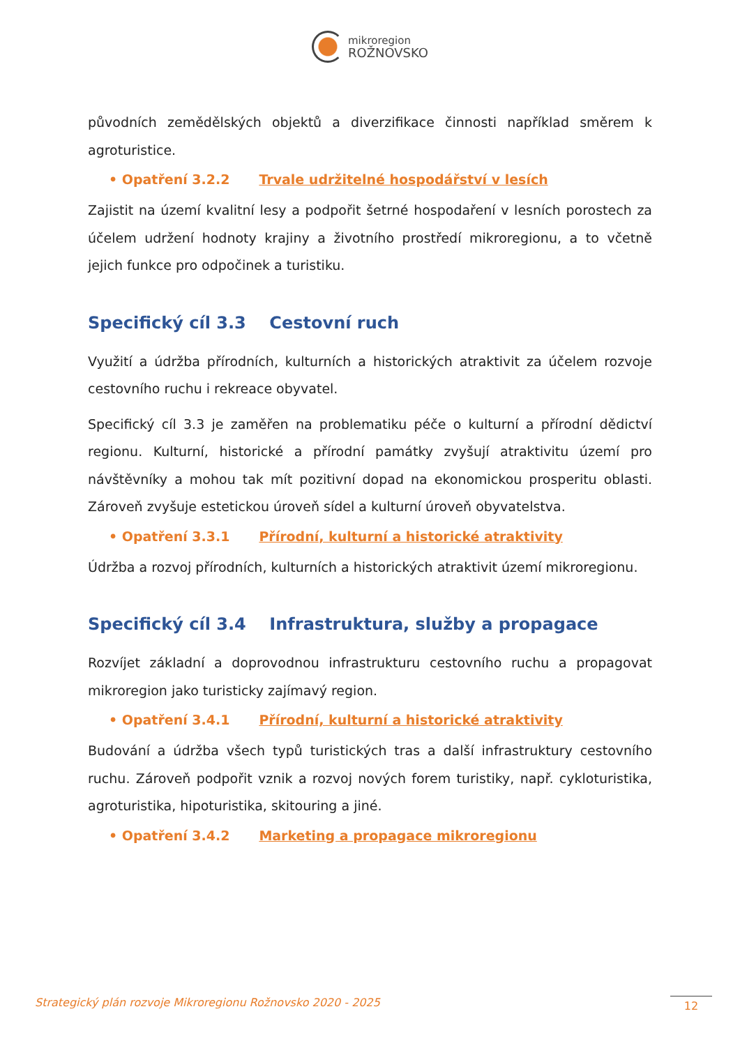mikroregion
ROŽNOVSKO
původních zemědělských objektů a diverzifikace činnosti například směrem k agroturistice.
• Opatření 3.2.2 Trvale udržitelné hospodářství v lesích
Zajistit na území kvalitní lesy a podpořit šetrné hospodaření v lesních porostech za účelem udržení hodnoty krajiny a životního prostředí mikroregionu, a to včetně jejich funkce pro odpočinek a turistiku.
Specifický cíl 3.3 Cestovní ruch
Využití a údržba přírodních, kulturních a historických atraktivit za účelem rozvoje cestovního ruchu i rekreace obyvatel.
Specifický cíl 3.3 je zaměřen na problematiku péče o kulturní a přírodní dědictví regionu. Kulturní, historické a přírodní památky zvyšují atraktivitu území pro návštěvníky a mohou tak mít pozitivní dopad na ekonomickou prosperitu oblasti. Zároveň zvyšuje estetickou úroveň sídel a kulturní úroveň obyvatelstva.
• Opatření 3.3.1 Přírodní, kulturní a historické atraktivity
Údržba a rozvoj přírodních, kulturních a historických atraktivit území mikroregionu.
Specifický cíl 3.4 Infrastruktura, služby a propagace
Rozvíjet základní a doprovodnou infrastrukturu cestovního ruchu a propagovat mikroregion jako turisticky zajímavý region.
• Opatření 3.4.1 Přírodní, kulturní a historické atraktivity
Budování a údržba všech typů turistických tras a další infrastruktury cestovního ruchu. Zároveň podpořit vznik a rozvoj nových forem turistiky, např. cykloturistika, agroturistika, hipoturistika, skitouring a jiné.
• Opatření 3.4.2 Marketing a propagace mikroregionu
Strategický plán rozvoje Mikroregionu Rožnovsko 2020 - 2025
12